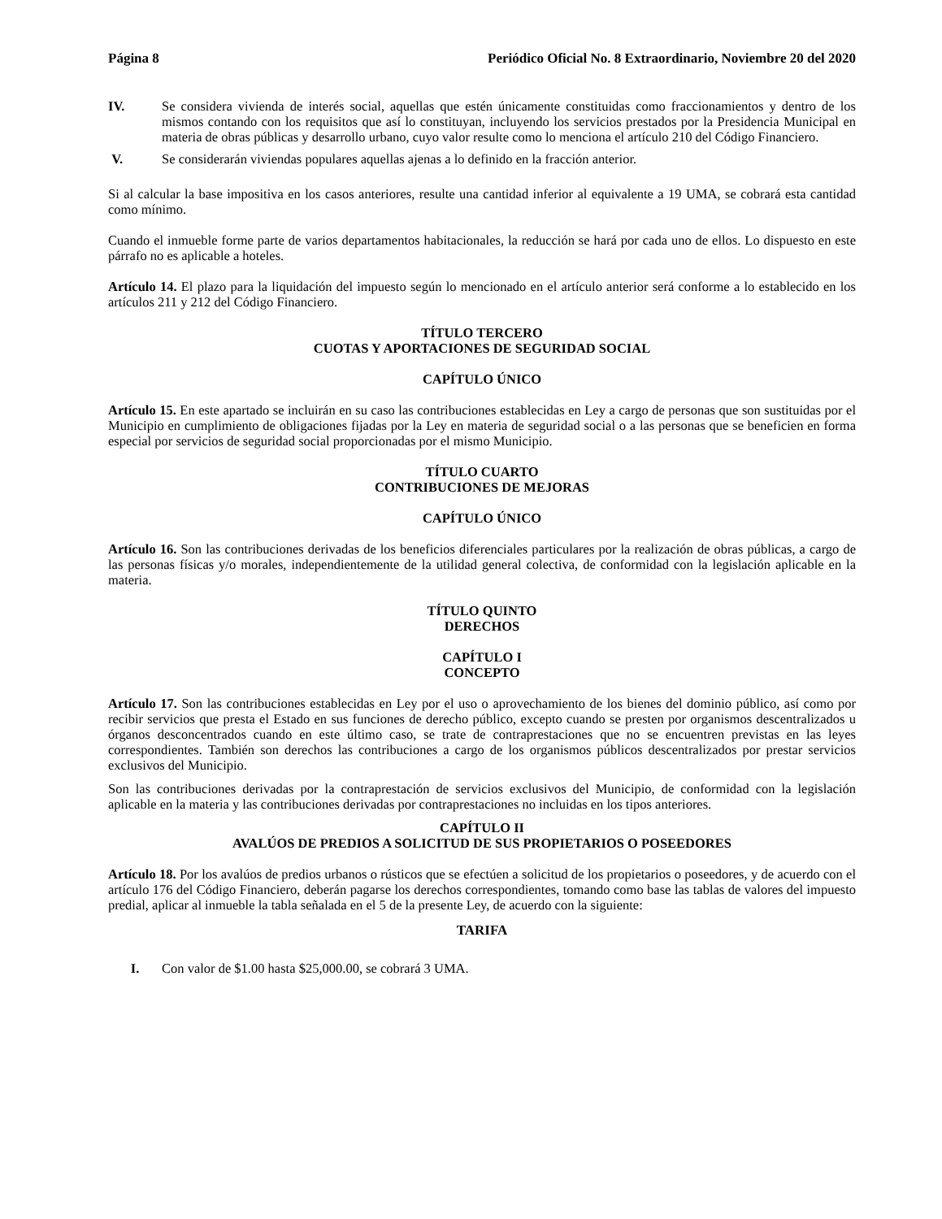Página 8 Periódico Oficial No. 8 Extraordinario, Noviembre 20 del 2020
IV. Se considera vivienda de interés social, aquellas que estén únicamente constituidas como fraccionamientos y dentro de los mismos contando con los requisitos que así lo constituyan, incluyendo los servicios prestados por la Presidencia Municipal en materia de obras públicas y desarrollo urbano, cuyo valor resulte como lo menciona el artículo 210 del Código Financiero.
V. Se considerarán viviendas populares aquellas ajenas a lo definido en la fracción anterior.
Si al calcular la base impositiva en los casos anteriores, resulte una cantidad inferior al equivalente a 19 UMA, se cobrará esta cantidad como mínimo.
Cuando el inmueble forme parte de varios departamentos habitacionales, la reducción se hará por cada uno de ellos. Lo dispuesto en este párrafo no es aplicable a hoteles.
Artículo 14. El plazo para la liquidación del impuesto según lo mencionado en el artículo anterior será conforme a lo establecido en los artículos 211 y 212 del Código Financiero.
TÍTULO TERCERO
CUOTAS Y APORTACIONES DE SEGURIDAD SOCIAL
CAPÍTULO ÚNICO
Artículo 15. En este apartado se incluirán en su caso las contribuciones establecidas en Ley a cargo de personas que son sustituidas por el Municipio en cumplimiento de obligaciones fijadas por la Ley en materia de seguridad social o a las personas que se beneficien en forma especial por servicios de seguridad social proporcionadas por el mismo Municipio.
TÍTULO CUARTO
CONTRIBUCIONES DE MEJORAS
CAPÍTULO ÚNICO
Artículo 16. Son las contribuciones derivadas de los beneficios diferenciales particulares por la realización de obras públicas, a cargo de las personas físicas y/o morales, independientemente de la utilidad general colectiva, de conformidad con la legislación aplicable en la materia.
TÍTULO QUINTO
DERECHOS
CAPÍTULO I
CONCEPTO
Artículo 17. Son las contribuciones establecidas en Ley por el uso o aprovechamiento de los bienes del dominio público, así como por recibir servicios que presta el Estado en sus funciones de derecho público, excepto cuando se presten por organismos descentralizados u órganos desconcentrados cuando en este último caso, se trate de contraprestaciones que no se encuentren previstas en las leyes correspondientes. También son derechos las contribuciones a cargo de los organismos públicos descentralizados por prestar servicios exclusivos del Municipio.
Son las contribuciones derivadas por la contraprestación de servicios exclusivos del Municipio, de conformidad con la legislación aplicable en la materia y las contribuciones derivadas por contraprestaciones no incluidas en los tipos anteriores.
CAPÍTULO II
AVALÚOS DE PREDIOS A SOLICITUD DE SUS PROPIETARIOS O POSEEDORES
Artículo 18. Por los avalúos de predios urbanos o rústicos que se efectúen a solicitud de los propietarios o poseedores, y de acuerdo con el artículo 176 del Código Financiero, deberán pagarse los derechos correspondientes, tomando como base las tablas de valores del impuesto predial, aplicar al inmueble la tabla señalada en el 5 de la presente Ley, de acuerdo con la siguiente:
TARIFA
I. Con valor de $1.00 hasta $25,000.00, se cobrará 3 UMA.